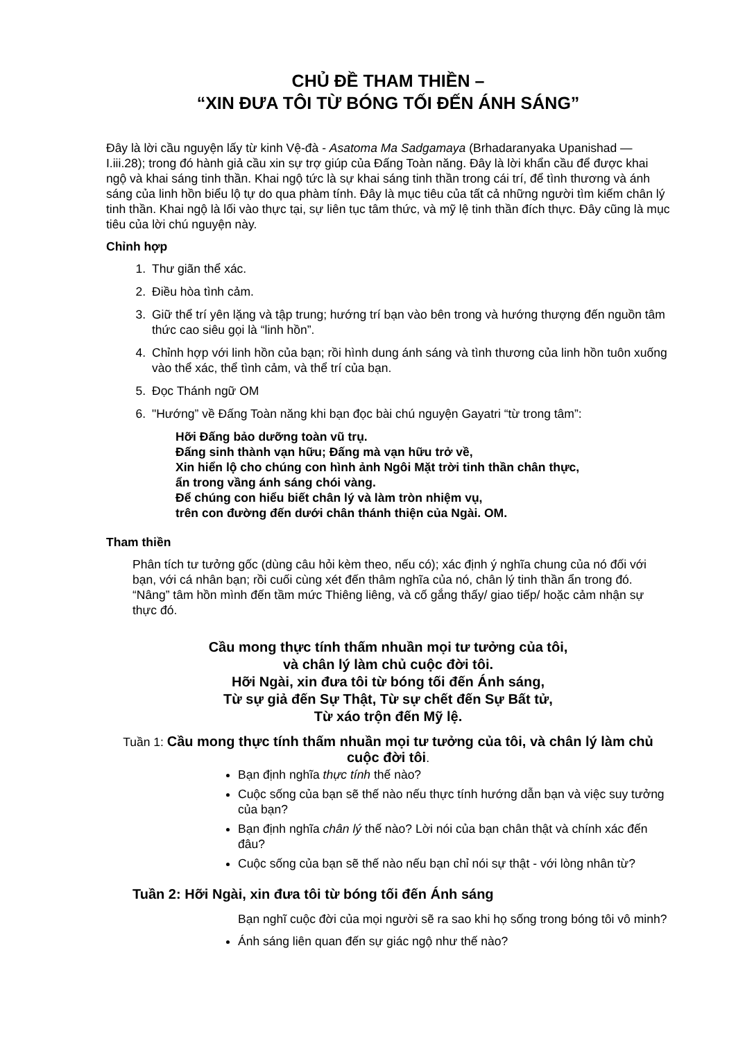CHỦ ĐỀ THAM THIỀN –
“XIN ĐƯA TÔI TỪ BÓNG TỐI ĐẾN ÁNH SÁNG”
Đây là lời cầu nguyện lấy từ kinh Vệ-đà - Asatoma Ma Sadgamaya (Brhadaranyaka Upanishad — I.iii.28); trong đó hành giả cầu xin sự trợ giúp của Đấng Toàn năng. Đây là lời khẩn cầu để được khai ngộ và khai sáng tinh thần. Khai ngộ tức là sự khai sáng tinh thần trong cái trí, để tình thương và ánh sáng của linh hồn biểu lộ tự do qua phàm tính. Đây là mục tiêu của tất cả những người tìm kiếm chân lý tinh thần. Khai ngộ là lối vào thực tại, sự liên tục tâm thức, và mỹ lệ tinh thần đích thực. Đây cũng là mục tiêu của lời chú nguyện này.
Chỉnh hợp
1. Thư giãn thể xác.
2. Điều hòa tình cảm.
3. Giữ thể trí yên lặng và tập trung; hướng trí bạn vào bên trong và hướng thượng đến nguồn tâm thức cao siêu gọi là “linh hồn”.
4. Chỉnh hợp với linh hồn của bạn; rồi hình dung ánh sáng và tình thương của linh hồn tuôn xuống vào thể xác, thể tình cảm, và thể trí của bạn.
5. Đọc Thánh ngữ OM
6. "Hướng” về Đấng Toàn năng khi bạn đọc bài chú nguyện Gayatri “từ trong tâm”:
Hỡi Đấng bảo dưỡng toàn vũ trụ.
Đấng sinh thành vạn hữu; Đấng mà vạn hữu trở về,
Xin hiển lộ cho chúng con hình ảnh Ngôi Mặt trời tinh thần chân thực,
ẩn trong vầng ánh sáng chói vàng.
Để chúng con hiểu biết chân lý và làm tròn nhiệm vụ,
trên con đường đến dưới chân thánh thiện của Ngài. OM.
Tham thiền
Phân tích tư tưởng gốc (dùng câu hỏi kèm theo, nếu có); xác định ý nghĩa chung của nó đối với bạn, với cá nhân bạn; rồi cuối cùng xét đến thâm nghĩa của nó, chân lý tinh thần ẩn trong đó. “Nâng” tâm hồn mình đến tầm mức Thiêng liêng, và cố gắng thấy/ giao tiếp/ hoặc cảm nhận sự thực đó.
Cầu mong thực tính thấm nhuần mọi tư tưởng của tôi,
và chân lý làm chủ cuộc đời tôi.
Hỡi Ngài, xin đưa tôi từ bóng tối đến Ánh sáng,
Từ sự giả đến Sự Thật, Từ sự chết đến Sự Bất tử,
Từ xáo trộn đến Mỹ lệ.
Tuần 1: Cầu mong thực tính thấm nhuần mọi tư tưởng của tôi, và chân lý làm chủ cuộc đời tôi.
Bạn định nghĩa thực tính thế nào?
Cuộc sống của bạn sẽ thế nào nếu thực tính hướng dẫn bạn và việc suy tưởng của bạn?
Bạn định nghĩa chân lý thế nào? Lời nói của bạn chân thật và chính xác đến đâu?
Cuộc sống của bạn sẽ thế nào nếu bạn chỉ nói sự thật - với lòng nhân từ?
Tuần 2: Hỡi Ngài, xin đưa tôi từ bóng tối đến Ánh sáng
Bạn nghĩ cuộc đời của mọi người sẽ ra sao khi họ sống trong bóng tôi vô minh?
Ánh sáng liên quan đến sự giác ngộ như thế nào?